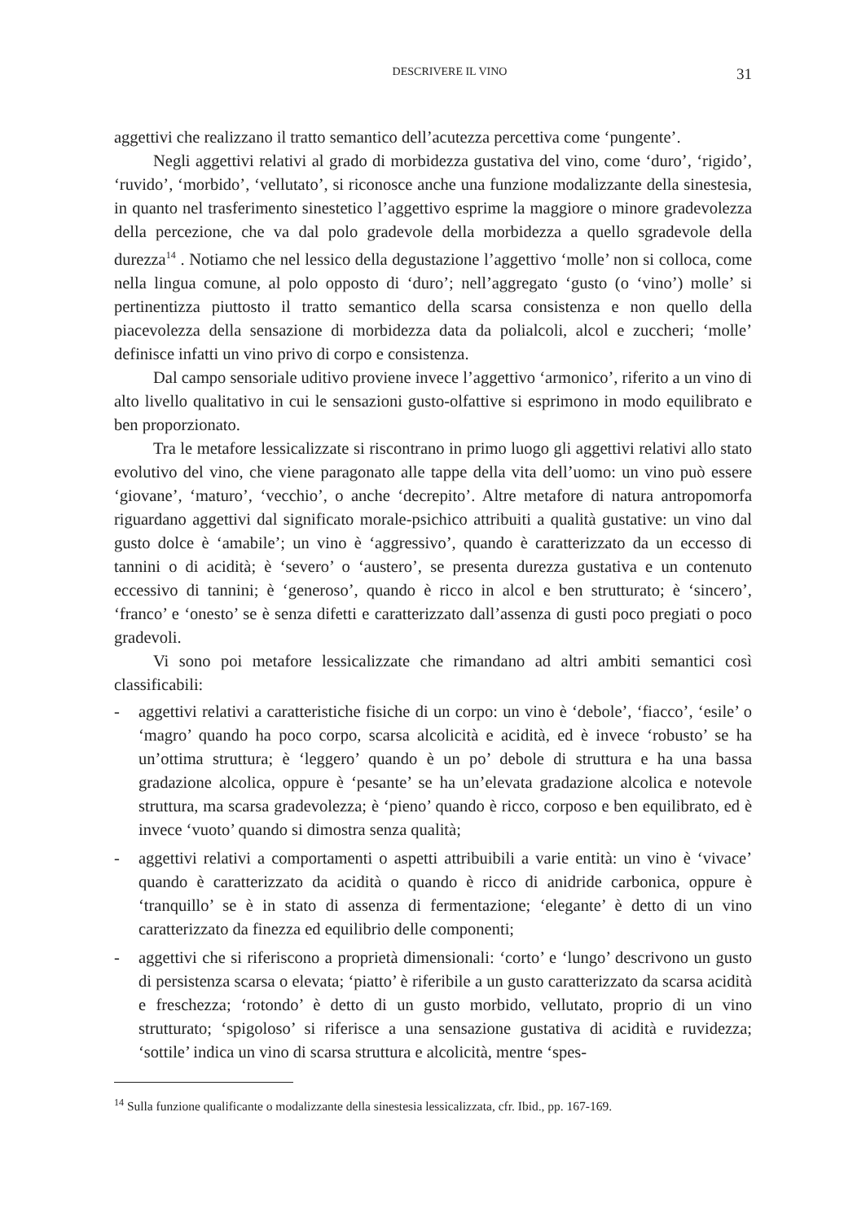DESCRIVERE IL VINO 31
aggettivi che realizzano il tratto semantico dell’acutezza percettiva come ‘pungente’.
Negli aggettivi relativi al grado di morbidezza gustativa del vino, come ‘duro’, ‘rigido’, ‘ruvido’, ‘morbido’, ‘vellutato’, si riconosce anche una funzione modalizzante della sinestesia, in quanto nel trasferimento sinestetico l’aggettivo esprime la maggiore o minore gradevolezza della percezione, che va dal polo gradevole della morbidezza a quello sgradevole della durezza<sup>14</sup> . Notiamo che nel lessico della degustazione l’aggettivo ‘molle’ non si colloca, come nella lingua comune, al polo opposto di ‘duro’; nell’aggregato ‘gusto (o ‘vino’) molle’ si pertinentizza piuttosto il tratto semantico della scarsa consistenza e non quello della piacevolezza della sensazione di morbidezza data da polialcoli, alcol e zuccheri; ‘molle’ definisce infatti un vino privo di corpo e consistenza.
Dal campo sensoriale uditivo proviene invece l’aggettivo ‘armonico’, riferito a un vino di alto livello qualitativo in cui le sensazioni gusto-olfattive si esprimono in modo equilibrato e ben proporzionato.
Tra le metafore lessicalizzate si riscontrano in primo luogo gli aggettivi relativi allo stato evolutivo del vino, che viene paragonato alle tappe della vita dell’uomo: un vino può essere ‘giovane’, ‘maturo’, ‘vecchio’, o anche ‘decrepito’. Altre metafore di natura antropomorfa riguardano aggettivi dal significato morale-psichico attribuiti a qualità gustative: un vino dal gusto dolce è ‘amabile’; un vino è ‘aggressivo’, quando è caratterizzato da un eccesso di tannini o di acidità; è ‘severo’ o ‘austero’, se presenta durezza gustativa e un contenuto eccessivo di tannini; è ‘generoso’, quando è ricco in alcol e ben strutturato; è ‘sincero’, ‘franco’ e ‘onesto’ se è senza difetti e caratterizzato dall’assenza di gusti poco pregiati o poco gradevoli.
Vi sono poi metafore lessicalizzate che rimandano ad altri ambiti semantici così classificabili:
- aggettivi relativi a caratteristiche fisiche di un corpo: un vino è ‘debole’, ‘fiacco’, ‘esile’ o ‘magro’ quando ha poco corpo, scarsa alcolicità e acidità, ed è invece ‘robusto’ se ha un’ottima struttura; è ‘leggero’ quando è un po’ debole di struttura e ha una bassa gradazione alcolica, oppure è ‘pesante’ se ha un’elevata gradazione alcolica e notevole struttura, ma scarsa gradevolezza; è ‘pieno’ quando è ricco, corposo e ben equilibrato, ed è invece ‘vuoto’ quando si dimostra senza qualità;
- aggettivi relativi a comportamenti o aspetti attribuibili a varie entità: un vino è ‘vivace’ quando è caratterizzato da acidità o quando è ricco di anidride carbonica, oppure è ‘tranquillo’ se è in stato di assenza di fermentazione; ‘elegante’ è detto di un vino caratterizzato da finezza ed equilibrio delle componenti;
- aggettivi che si riferiscono a proprietà dimensionali: ‘corto’ e ‘lungo’ descrivono un gusto di persistenza scarsa o elevata; ‘piatto’ è riferibile a un gusto caratterizzato da scarsa acidità e freschezza; ‘rotondo’ è detto di un gusto morbido, vellutato, proprio di un vino strutturato; ‘spigoloso’ si riferisce a una sensazione gustativa di acidità e ruvidezza; ‘sottile’ indica un vino di scarsa struttura e alcolicità, mentre ‘spes-
<sup>14</sup> Sulla funzione qualificante o modalizzante della sinestesia lessicalizzata, cfr. Ibid., pp. 167-169.